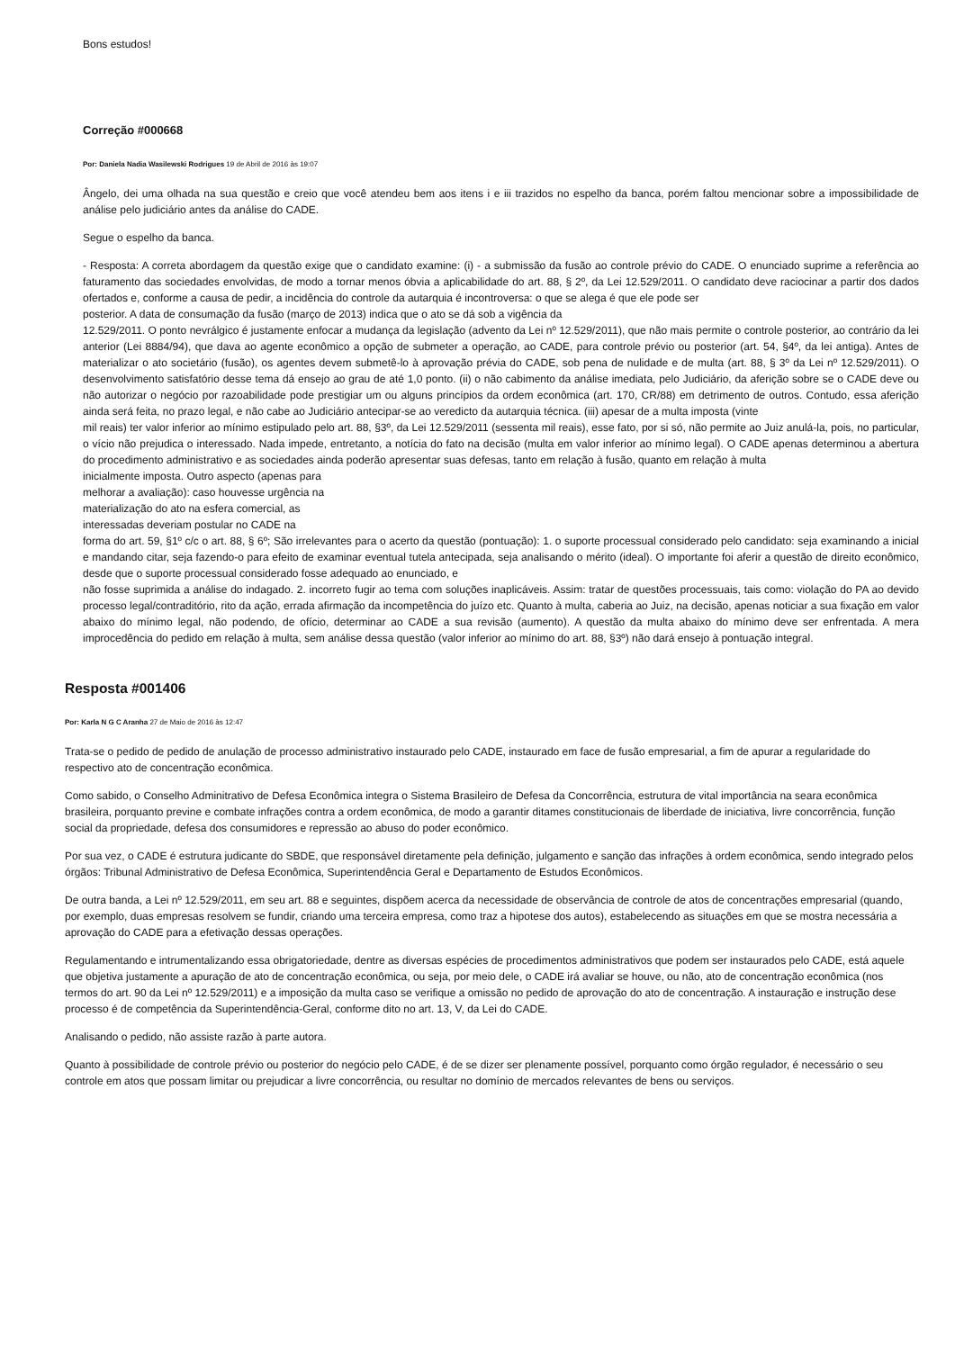Bons estudos!
Correção #000668
Por: Daniela Nadia Wasilewski Rodrigues 19 de Abril de 2016 às 19:07
Ângelo, dei uma olhada na sua questão e creio que você atendeu bem aos itens i e iii trazidos no espelho da banca, porém faltou mencionar sobre a impossibilidade de análise pelo judiciário antes da análise do CADE.
Segue o espelho da banca.
- Resposta: A correta abordagem da questão exige que o candidato examine: (i) - a submissão da fusão ao controle prévio do CADE. O enunciado suprime a referência ao faturamento das sociedades envolvidas, de modo a tornar menos óbvia a aplicabilidade do art. 88, § 2º, da Lei 12.529/2011. O candidato deve raciocinar a partir dos dados ofertados e, conforme a causa de pedir, a incidência do controle da autarquia é incontroversa: o que se alega é que ele pode ser
posterior. A data de consumação da fusão (março de 2013) indica que o ato se dá sob a vigência da
12.529/2011. O ponto nevrálgico é justamente enfocar a mudança da legislação (advento da Lei nº 12.529/2011), que não mais permite o controle posterior, ao contrário da lei anterior (Lei 8884/94), que dava ao agente econômico a opção de submeter a operação, ao CADE, para controle prévio ou posterior (art. 54, §4º, da lei antiga). Antes de materializar o ato societário (fusão), os agentes devem submetê-lo à aprovação prévia do CADE, sob pena de nulidade e de multa (art. 88, § 3º da Lei nº 12.529/2011). O desenvolvimento satisfatório desse tema dá ensejo ao grau de até 1,0 ponto. (ii) o não cabimento da análise imediata, pelo Judiciário, da aferição sobre se o CADE deve ou não autorizar o negócio por razoabilidade pode prestigiar um ou alguns princípios da ordem econômica (art. 170, CR/88) em detrimento de outros. Contudo, essa aferição ainda será feita, no prazo legal, e não cabe ao Judiciário antecipar-se ao veredicto da autarquia técnica. (iii) apesar de a multa imposta (vinte
mil reais) ter valor inferior ao mínimo estipulado pelo art. 88, §3º, da Lei 12.529/2011 (sessenta mil reais), esse fato, por si só, não permite ao Juiz anulá-la, pois, no particular, o vício não prejudica o interessado. Nada impede, entretanto, a notícia do fato na decisão (multa em valor inferior ao mínimo legal). O CADE apenas determinou a abertura do procedimento administrativo e as sociedades ainda poderão apresentar suas defesas, tanto em relação à fusão, quanto em relação à multa
inicialmente imposta. Outro aspecto (apenas para
melhorar a avaliação): caso houvesse urgência na
materialização do ato na esfera comercial, as
interessadas deveriam postular no CADE na
forma do art. 59, §1º c/c o art. 88, § 6º; São irrelevantes para o acerto da questão (pontuação): 1. o suporte processual considerado pelo candidato: seja examinando a inicial e mandando citar, seja fazendo-o para efeito de examinar eventual tutela antecipada, seja analisando o mérito (ideal). O importante foi aferir a questão de direito econômico, desde que o suporte processual considerado fosse adequado ao enunciado, e
não fosse suprimida a análise do indagado. 2. incorreto fugir ao tema com soluções inaplicáveis. Assim: tratar de questões processuais, tais como: violação do PA ao devido processo legal/contraditório, rito da ação, errada afirmação da incompetência do juízo etc. Quanto à multa, caberia ao Juiz, na decisão, apenas noticiar a sua fixação em valor abaixo do mínimo legal, não podendo, de ofício, determinar ao CADE a sua revisão (aumento). A questão da multa abaixo do mínimo deve ser enfrentada. A mera improcedência do pedido em relação à multa, sem análise dessa questão (valor inferior ao mínimo do art. 88, §3º) não dará ensejo à pontuação integral.
Resposta #001406
Por: Karla N G C Aranha 27 de Maio de 2016 às 12:47
Trata-se o pedido de pedido de anulação de processo administrativo instaurado pelo CADE, instaurado em face de fusão empresarial, a fim de apurar a regularidade do respectivo ato de concentração econômica.
Como sabido, o Conselho Adminitrativo de Defesa Econômica integra o Sistema Brasileiro de Defesa da Concorrência, estrutura de vital importância na seara econômica brasileira, porquanto previne e combate infrações contra a ordem econômica, de modo a garantir ditames constitucionais de liberdade de iniciativa, livre concorrência, função social da propriedade, defesa dos consumidores e repressão ao abuso do poder econômico.
Por sua vez, o CADE é estrutura judicante do SBDE, que responsável diretamente pela definição, julgamento e sanção das infrações à ordem econômica, sendo integrado pelos órgãos: Tribunal Administrativo de Defesa Econômica, Superintendência Geral e Departamento de Estudos Econômicos.
De outra banda, a Lei nº 12.529/2011, em seu art. 88 e seguintes, dispõem acerca da necessidade de observância de controle de atos de concentrações empresarial (quando, por exemplo, duas empresas resolvem se fundir, criando uma terceira empresa, como traz a hipotese dos autos), estabelecendo as situações em que se mostra necessária a aprovação do CADE para a efetivação dessas operações.
Regulamentando e intrumentalizando essa obrigatoriedade, dentre as diversas espécies de procedimentos administrativos que podem ser instaurados pelo CADE, está aquele que objetiva justamente a apuração de ato de concentração econômica, ou seja, por meio dele, o CADE irá avaliar se houve, ou não, ato de concentração econômica (nos termos do art. 90 da Lei nº 12.529/2011) e a imposição da multa caso se verifique a omissão no pedido de aprovação do ato de concentração. A instauração e instrução dese processo é de competência da Superintendência-Geral, conforme dito no art. 13, V, da Lei do CADE.
Analisando o pedido, não assiste razão à parte autora.
Quanto à possibilidade de controle prévio ou posterior do negócio pelo CADE, é de se dizer ser plenamente possível, porquanto como órgão regulador, é necessário o seu controle em atos que possam limitar ou prejudicar a livre concorrência, ou resultar no domínio de mercados relevantes de bens ou serviços.